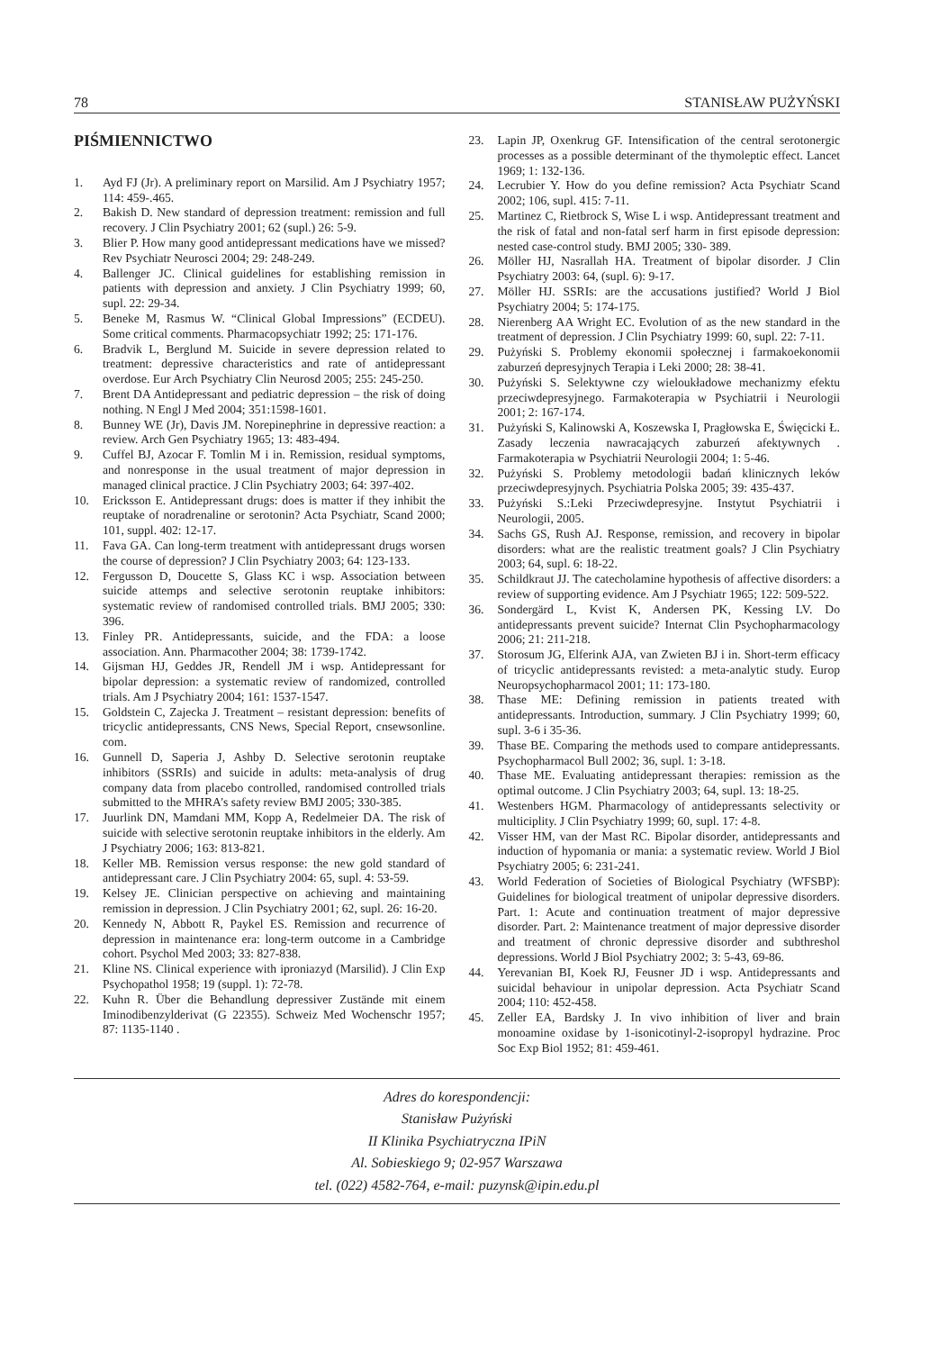78 STANISŁAW PUŻYŃSKI
PIŚMIENNICTWO
1. Ayd FJ (Jr). A preliminary report on Marsilid. Am J Psychiatry 1957; 114: 459-.465.
2. Bakish D. New standard of depression treatment: remission and full recovery. J Clin Psychiatry 2001; 62 (supl.) 26: 5-9.
3. Blier P. How many good antidepressant medications have we missed? Rev Psychiatr Neurosci 2004; 29: 248-249.
4. Ballenger JC. Clinical guidelines for establishing remission in patients with depression and anxiety. J Clin Psychiatry 1999; 60, supl. 22: 29-34.
5. Beneke M, Rasmus W. “Clinical Global Impressions” (ECDEU). Some critical comments. Pharmacopsychiatr 1992; 25: 171-176.
6. Bradvik L, Berglund M. Suicide in severe depression related to treatment: depressive characteristics and rate of antidepressant overdose. Eur Arch Psychiatry Clin Neurosd 2005; 255: 245-250.
7. Brent DA Antidepressant and pediatric depression – the risk of doing nothing. N Engl J Med 2004; 351:1598-1601.
8. Bunney WE (Jr), Davis JM. Norepinephrine in depressive reaction: a review. Arch Gen Psychiatry 1965; 13: 483-494.
9. Cuffel BJ, Azocar F. Tomlin M i in. Remission, residual symptoms, and nonresponse in the usual treatment of major depression in managed clinical practice. J Clin Psychiatry 2003; 64: 397-402.
10. Ericksson E. Antidepressant drugs: does is matter if they inhibit the reuptake of noradrenaline or serotonin? Acta Psychiatr, Scand 2000; 101, suppl. 402: 12-17.
11. Fava GA. Can long-term treatment with antidepressant drugs worsen the course of depression? J Clin Psychiatry 2003; 64: 123-133.
12. Fergusson D, Doucette S, Glass KC i wsp. Association between suicide attemps and selective serotonin reuptake inhibitors: systematic review of randomised controlled trials. BMJ 2005; 330: 396.
13. Finley PR. Antidepressants, suicide, and the FDA: a loose association. Ann. Pharmacother 2004; 38: 1739-1742.
14. Gijsman HJ, Geddes JR, Rendell JM i wsp. Antidepressant for bipolar depression: a systematic review of randomized, controlled trials. Am J Psychiatry 2004; 161: 1537-1547.
15. Goldstein C, Zajecka J. Treatment – resistant depression: benefits of tricyclic antidepressants, CNS News, Special Report, cnsewsonline. com.
16. Gunnell D, Saperia J, Ashby D. Selective serotonin reuptake inhibitors (SSRIs) and suicide in adults: meta-analysis of drug company data from placebo controlled, randomised controlled trials submitted to the MHRA’s safety review BMJ 2005; 330-385.
17. Juurlink DN, Mamdani MM, Kopp A, Redelmeier DA. The risk of suicide with selective serotonin reuptake inhibitors in the elderly. Am J Psychiatry 2006; 163: 813-821.
18. Keller MB. Remission versus response: the new gold standard of antidepressant care. J Clin Psychiatry 2004: 65, supl. 4: 53-59.
19. Kelsey JE. Clinician perspective on achieving and maintaining remission in depression. J Clin Psychiatry 2001; 62, supl. 26: 16-20.
20. Kennedy N, Abbott R, Paykel ES. Remission and recurrence of depression in maintenance era: long-term outcome in a Cambridge cohort. Psychol Med 2003; 33: 827-838.
21. Kline NS. Clinical experience with iproniazyd (Marsilid). J Clin Exp Psychopathol 1958; 19 (suppl. 1): 72-78.
22. Kuhn R. Über die Behandlung depressiver Zustände mit einem Iminodibenzylderivat (G 22355). Schweiz Med Wochenschr 1957; 87: 1135-1140 .
23. Lapin JP, Oxenkrug GF. Intensification of the central serotonergic processes as a possible determinant of the thymoleptic effect. Lancet 1969; 1: 132-136.
24. Lecrubier Y. How do you define remission? Acta Psychiatr Scand 2002; 106, supl. 415: 7-11.
25. Martinez C, Rietbrock S, Wise L i wsp. Antidepressant treatment and the risk of fatal and non-fatal serf harm in first episode depression: nested case-control study. BMJ 2005; 330- 389.
26. Möller HJ, Nasrallah HA. Treatment of bipolar disorder. J Clin Psychiatry 2003: 64, (supl. 6): 9-17.
27. Möller HJ. SSRIs: are the accusations justified? World J Biol Psychiatry 2004; 5: 174-175.
28. Nierenberg AA Wright EC. Evolution of as the new standard in the treatment of depression. J Clin Psychiatry 1999: 60, supl. 22: 7-11.
29. Pużyński S. Problemy ekonomii społecznej i farmakoekonomii zaburzeń depresyjnych Terapia i Leki 2000; 28: 38-41.
30. Pużyński S. Selektywne czy wieloukładowe mechanizmy efektu przeciwdepresyjnego. Farmakoterapia w Psychiatrii i Neurologii 2001; 2: 167-174.
31. Pużyński S, Kalinowski A, Koszewska I, Pragłowska E, Święcicki Ł. Zasady leczenia nawracających zaburzeń afektywnych . Farmakoterapia w Psychiatrii Neurologii 2004; 1: 5-46.
32. Pużyński S. Problemy metodologii badań klinicznych leków przeciwdepresyjnych. Psychiatria Polska 2005; 39: 435-437.
33. Pużyński S.:Leki Przeciwdepresyjne. Instytut Psychiatrii i Neurologii, 2005.
34. Sachs GS, Rush AJ. Response, remission, and recovery in bipolar disorders: what are the realistic treatment goals? J Clin Psychiatry 2003; 64, supl. 6: 18-22.
35. Schildkraut JJ. The catecholamine hypothesis of affective disorders: a review of supporting evidence. Am J Psychiatr 1965; 122: 509-522.
36. Sondergärd L, Kvist K, Andersen PK, Kessing LV. Do antidepressants prevent suicide? Internat Clin Psychopharmacology 2006; 21: 211-218.
37. Storosum JG, Elferink AJA, van Zwieten BJ i in. Short-term efficacy of tricyclic antidepressants revisted: a meta-analytic study. Europ Neuropsychopharmacol 2001; 11: 173-180.
38. Thase ME: Defining remission in patients treated with antidepressants. Introduction, summary. J Clin Psychiatry 1999; 60, supl. 3-6 i 35-36.
39. Thase BE. Comparing the methods used to compare antidepressants. Psychopharmacol Bull 2002; 36, supl. 1: 3-18.
40. Thase ME. Evaluating antidepressant therapies: remission as the optimal outcome. J Clin Psychiatry 2003; 64, supl. 13: 18-25.
41. Westenbers HGM. Pharmacology of antidepressants selectivity or multiciplity. J Clin Psychiatry 1999; 60, supl. 17: 4-8.
42. Visser HM, van der Mast RC. Bipolar disorder, antidepressants and induction of hypomania or mania: a systematic review. World J Biol Psychiatry 2005; 6: 231-241.
43. World Federation of Societies of Biological Psychiatry (WFSBP): Guidelines for biological treatment of unipolar depressive disorders. Part. 1: Acute and continuation treatment of major depressive disorder. Part. 2: Maintenance treatment of major depressive disorder and treatment of chronic depressive disorder and subthreshol depressions. World J Biol Psychiatry 2002; 3: 5-43, 69-86.
44. Yerevanian BI, Koek RJ, Feusner JD i wsp. Antidepressants and suicidal behaviour in unipolar depression. Acta Psychiatr Scand 2004; 110: 452-458.
45. Zeller EA, Bardsky J. In vivo inhibition of liver and brain monoamine oxidase by 1-isonicotinyl-2-isopropyl hydrazine. Proc Soc Exp Biol 1952; 81: 459-461.
Adres do korespondencji:
Stanisław Pużyński
II Klinika Psychiatryczna IPiN
Al. Sobieskiego 9; 02-957 Warszawa
tel. (022) 4582-764, e-mail: puzynsk@ipin.edu.pl